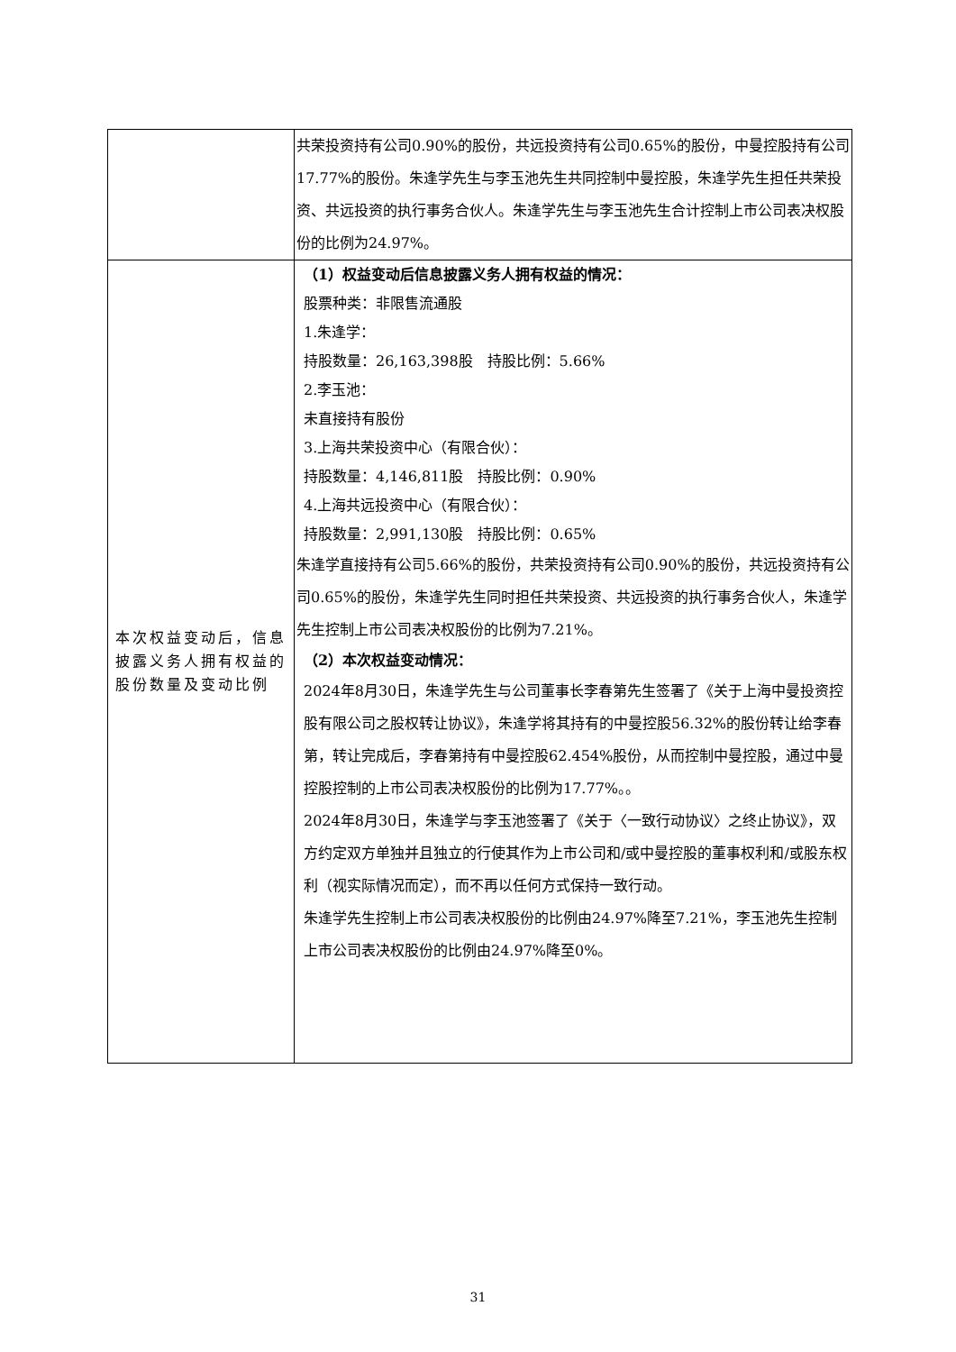| | 共荣投资持有公司0.90%的股份，共远投资持有公司0.65%的股份，中曼控股持有公司17.77%的股份。朱逢学先生与李玉池先生共同控制中曼控股，朱逢学先生担任共荣投资、共远投资的执行事务合伙人。朱逢学先生与李玉池先生合计控制上市公司表决权股份的比例为24.97%。 |
| 本次权益变动后，信息披露义务人拥有权益的股份数量及变动比例 | （1）权益变动后信息披露义务人拥有权益的情况： 股票种类：非限售流通股 1.朱逢学： 持股数量：26,163,398股 持股比例：5.66% 2.李玉池： 未直接持有股份 3.上海共荣投资中心（有限合伙）： 持股数量：4,146,811股 持股比例：0.90% 4.上海共远投资中心（有限合伙）： 持股数量：2,991,130股 持股比例：0.65% 朱逢学直接持有公司5.66%的股份，共荣投资持有公司0.90%的股份，共远投资持有公司0.65%的股份，朱逢学先生同时担任共荣投资、共远投资的执行事务合伙人，朱逢学先生控制上市公司表决权股份的比例为7.21%。 （2）本次权益变动情况： 2024年8月30日，朱逢学先生与公司董事长李春第先生签署了《关于上海中曼投资控股有限公司之股权转让协议》，朱逢学将其持有的中曼控股56.32%的股份转让给李春第，转让完成后，李春第持有中曼控股62.454%股份，从而控制中曼控股，通过中曼控股控制的上市公司表决权股份的比例为17.77%。。 2024年8月30日，朱逢学与李玉池签署了《关于〈一致行动协议〉之终止协议》，双方约定双方单独并且独立的行使其作为上市公司和/或中曼控股的董事权利和/或股东权利（视实际情况而定），而不再以任何方式保持一致行动。 朱逢学先生控制上市公司表决权股份的比例由24.97%降至7.21%，李玉池先生控制上市公司表决权股份的比例由24.97%降至0%。 |
31